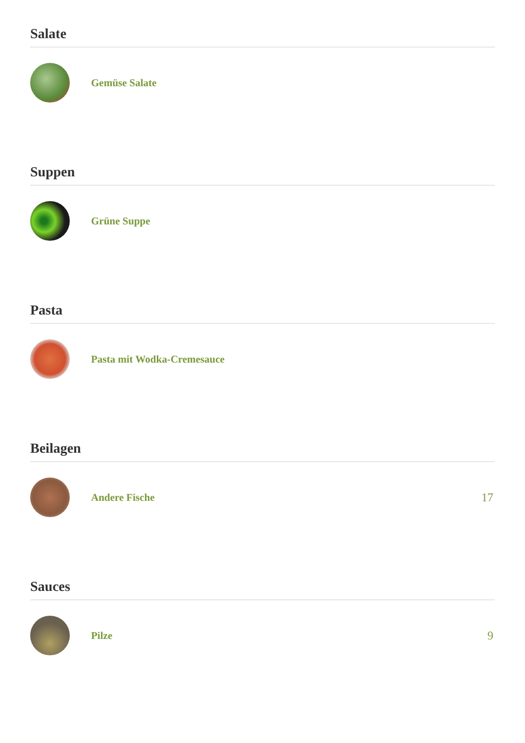Salate
Gemüse Salate
Suppen
Grüne Suppe
Pasta
Pasta mit Wodka-Cremesauce
Beilagen
Andere Fische 17
Sauces
Pilze 9